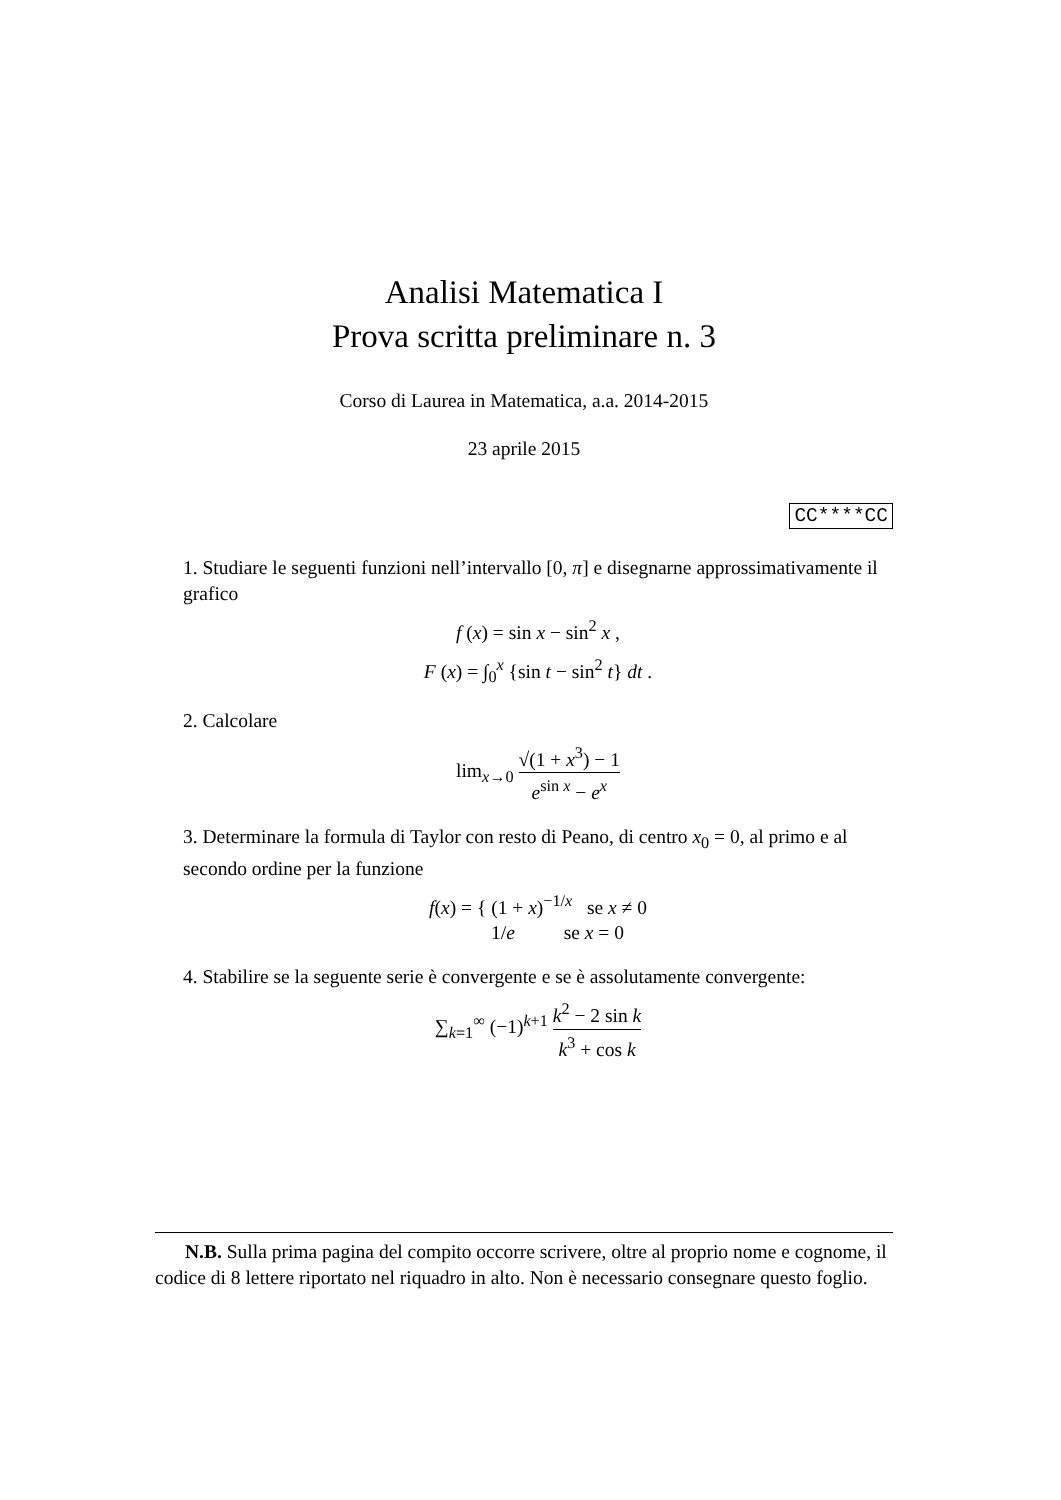Analisi Matematica I
Prova scritta preliminare n. 3
Corso di Laurea in Matematica, a.a. 2014-2015
23 aprile 2015
CC****CC
1. Studiare le seguenti funzioni nell’intervallo [0, π] e disegnarne approssimativamente il grafico
f (x) = sin x − sin<sup>2</sup> x ,
F (x) = ∫<sub>0</sub><sup>x</sup> {sin t − sin<sup>2</sup> t} dt .
2. Calcolare
lim<sub>x→0</sub> √(1 + x<sup>3</sup>) − 1 e<sup>sin x</sup> − e<sup>x</sup>
3. Determinare la formula di Taylor con resto di Peano, di centro x<sub>0</sub> = 0, al primo e al secondo ordine per la funzione
f(x) = { (1 + x)<sup>−1/x</sup> se x ≠ 0
1/e se x = 0
4. Stabilire se la seguente serie è convergente e se è assolutamente convergente:
∑<sub>k=1</sub><sup>∞</sup> (−1)<sup>k+1</sup> k<sup>2</sup> − 2 sin k k<sup>3</sup> + cos k
N.B. Sulla prima pagina del compito occorre scrivere, oltre al proprio nome e cognome, il codice di 8 lettere riportato nel riquadro in alto. Non è necessario consegnare questo foglio.